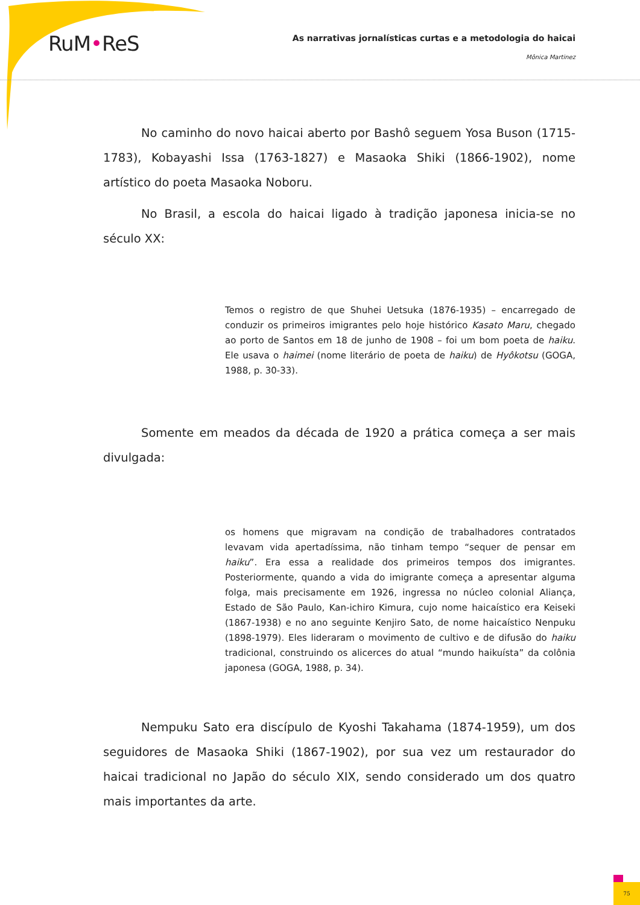RuM•ReS
As narrativas jornalísticas curtas e a metodologia do haicai
Mônica Martinez
No caminho do novo haicai aberto por Bashô seguem Yosa Buson (1715-1783), Kobayashi Issa (1763-1827) e Masaoka Shiki (1866-1902), nome artístico do poeta Masaoka Noboru.
No Brasil, a escola do haicai ligado à tradição japonesa inicia-se no século XX:
Temos o registro de que Shuhei Uetsuka (1876-1935) – encarregado de conduzir os primeiros imigrantes pelo hoje histórico Kasato Maru, chegado ao porto de Santos em 18 de junho de 1908 – foi um bom poeta de haiku. Ele usava o haimei (nome literário de poeta de haiku) de Hyôkotsu (GOGA, 1988, p. 30-33).
Somente em meados da década de 1920 a prática começa a ser mais divulgada:
os homens que migravam na condição de trabalhadores contratados levavam vida apertadíssima, não tinham tempo “sequer de pensar em haiku”. Era essa a realidade dos primeiros tempos dos imigrantes. Posteriormente, quando a vida do imigrante começa a apresentar alguma folga, mais precisamente em 1926, ingressa no núcleo colonial Aliança, Estado de São Paulo, Kan-ichiro Kimura, cujo nome haicaístico era Keiseki (1867-1938) e no ano seguinte Kenjiro Sato, de nome haicaístico Nenpuku (1898-1979). Eles lideraram o movimento de cultivo e de difusão do haiku tradicional, construindo os alicerces do atual “mundo haikuísta” da colônia japonesa (GOGA, 1988, p. 34).
Nempuku Sato era discípulo de Kyoshi Takahama (1874-1959), um dos seguidores de Masaoka Shiki (1867-1902), por sua vez um restaurador do haicai tradicional no Japão do século XIX, sendo considerado um dos quatro mais importantes da arte.
75